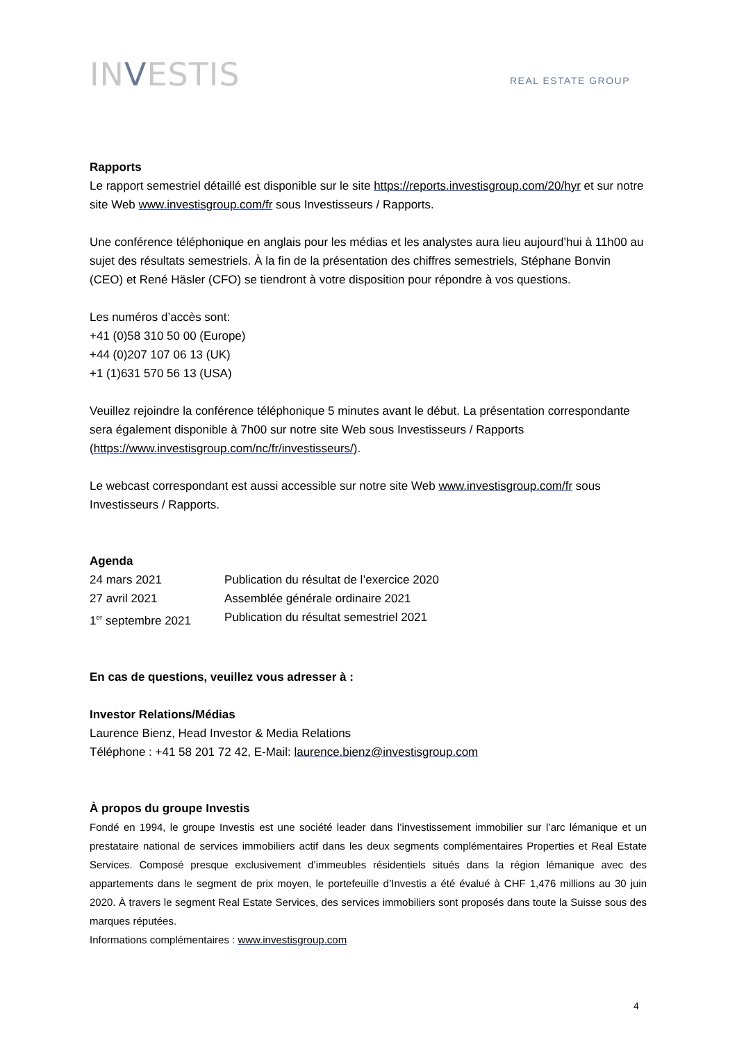INVESTIS
REAL ESTATE GROUP
Rapports
Le rapport semestriel détaillé est disponible sur le site https://reports.investisgroup.com/20/hyr et sur notre site Web www.investisgroup.com/fr sous Investisseurs / Rapports.
Une conférence téléphonique en anglais pour les médias et les analystes aura lieu aujourd’hui à 11h00 au sujet des résultats semestriels. À la fin de la présentation des chiffres semestriels, Stéphane Bonvin (CEO) et René Häsler (CFO) se tiendront à votre disposition pour répondre à vos questions.
Les numéros d’accès sont:
+41 (0)58 310 50 00 (Europe)
+44 (0)207 107 06 13 (UK)
+1 (1)631 570 56 13 (USA)
Veuillez rejoindre la conférence téléphonique 5 minutes avant le début. La présentation correspondante sera également disponible à 7h00 sur notre site Web sous Investisseurs / Rapports (https://www.investisgroup.com/nc/fr/investisseurs/).
Le webcast correspondant est aussi accessible sur notre site Web www.investisgroup.com/fr sous Investisseurs / Rapports.
Agenda
24 mars 2021 Publication du résultat de l’exercice 2020
27 avril 2021 Assemblée générale ordinaire 2021
1<sup>er</sup> septembre 2021 Publication du résultat semestriel 2021
En cas de questions, veuillez vous adresser à :
Investor Relations/Médias
Laurence Bienz, Head Investor & Media Relations
Téléphone : +41 58 201 72 42, E-Mail: laurence.bienz@investisgroup.com
À propos du groupe Investis
Fondé en 1994, le groupe Investis est une société leader dans l’investissement immobilier sur l’arc lémanique et un prestataire national de services immobiliers actif dans les deux segments complémentaires Properties et Real Estate Services. Composé presque exclusivement d’immeubles résidentiels situés dans la région lémanique avec des appartements dans le segment de prix moyen, le portefeuille d’Investis a été évalué à CHF 1,476 millions au 30 juin 2020. À travers le segment Real Estate Services, des services immobiliers sont proposés dans toute la Suisse sous des marques réputées.
Informations complémentaires : www.investisgroup.com
4